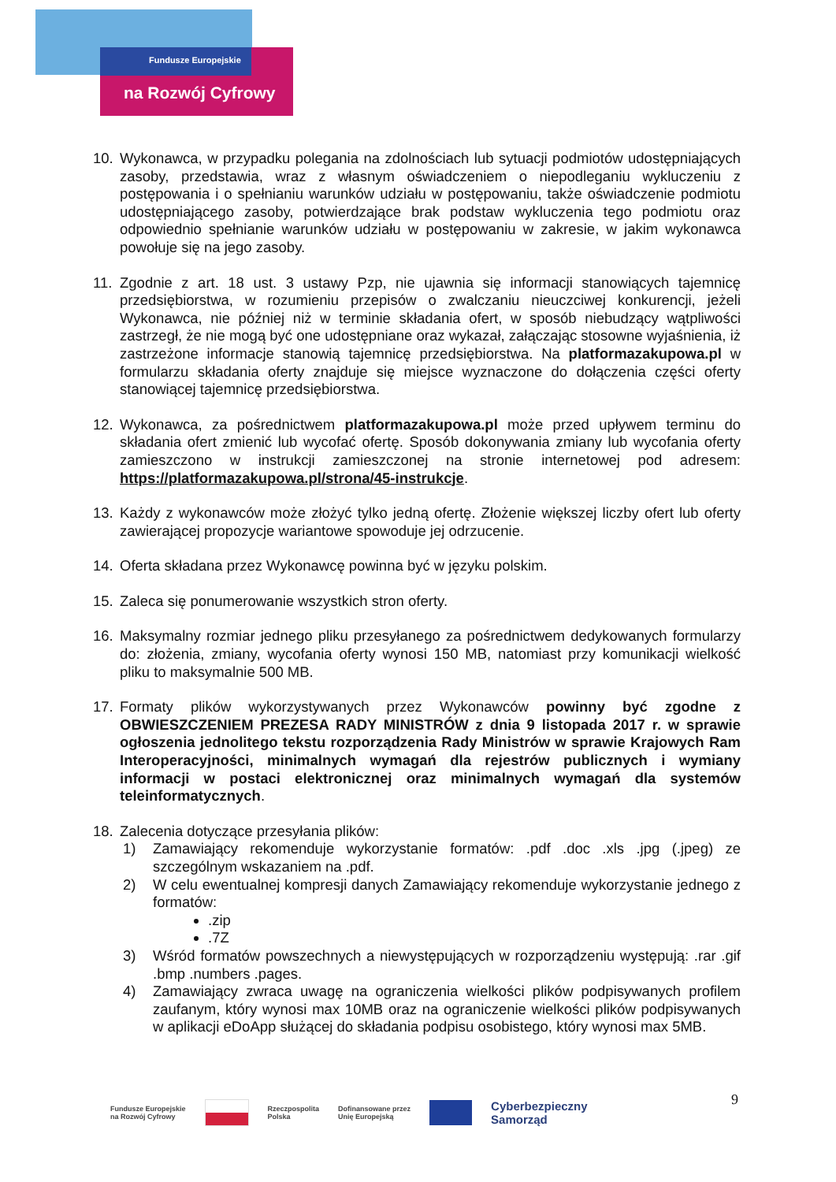Fundusze Europejskie
na Rozwój Cyfrowy
10. Wykonawca, w przypadku polegania na zdolnościach lub sytuacji podmiotów udostępniających zasoby, przedstawia, wraz z własnym oświadczeniem o niepodleganiu wykluczeniu z postępowania i o spełnianiu warunków udziału w postępowaniu, także oświadczenie podmiotu udostępniającego zasoby, potwierdzające brak podstaw wykluczenia tego podmiotu oraz odpowiednio spełnianie warunków udziału w postępowaniu w zakresie, w jakim wykonawca powołuje się na jego zasoby.
11. Zgodnie z art. 18 ust. 3 ustawy Pzp, nie ujawnia się informacji stanowiących tajemnicę przedsiębiorstwa, w rozumieniu przepisów o zwalczaniu nieuczciwej konkurencji, jeżeli Wykonawca, nie później niż w terminie składania ofert, w sposób niebudzący wątpliwości zastrzegł, że nie mogą być one udostępniane oraz wykazał, załączając stosowne wyjaśnienia, iż zastrzeżone informacje stanowią tajemnicę przedsiębiorstwa. Na platformazakupowa.pl w formularzu składania oferty znajduje się miejsce wyznaczone do dołączenia części oferty stanowiącej tajemnicę przedsiębiorstwa.
12. Wykonawca, za pośrednictwem platformazakupowa.pl może przed upływem terminu do składania ofert zmienić lub wycofać ofertę. Sposób dokonywania zmiany lub wycofania oferty zamieszczono w instrukcji zamieszczonej na stronie internetowej pod adresem: https://platformazakupowa.pl/strona/45-instrukcje.
13. Każdy z wykonawców może złożyć tylko jedną ofertę. Złożenie większej liczby ofert lub oferty zawierającej propozycje wariantowe spowoduje jej odrzucenie.
14. Oferta składana przez Wykonawcę powinna być w języku polskim.
15. Zaleca się ponumerowanie wszystkich stron oferty.
16. Maksymalny rozmiar jednego pliku przesyłanego za pośrednictwem dedykowanych formularzy do: złożenia, zmiany, wycofania oferty wynosi 150 MB, natomiast przy komunikacji wielkość pliku to maksymalnie 500 MB.
17. Formaty plików wykorzystywanych przez Wykonawców powinny być zgodne z OBWIESZCZENIEM PREZESA RADY MINISTRÓW z dnia 9 listopada 2017 r. w sprawie ogłoszenia jednolitego tekstu rozporządzenia Rady Ministrów w sprawie Krajowych Ram Interoperacyjności, minimalnych wymagań dla rejestrów publicznych i wymiany informacji w postaci elektronicznej oraz minimalnych wymagań dla systemów teleinformatycznych.
18. Zalecenia dotyczące przesyłania plików:
1) Zamawiający rekomenduje wykorzystanie formatów: .pdf .doc .xls .jpg (.jpeg) ze szczególnym wskazaniem na .pdf.
2) W celu ewentualnej kompresji danych Zamawiający rekomenduje wykorzystanie jednego z formatów:
.zip
.7Z
3) Wśród formatów powszechnych a niewystępujących w rozporządzeniu występują: .rar .gif .bmp .numbers .pages.
4) Zamawiający zwraca uwagę na ograniczenia wielkości plików podpisywanych profilem zaufanym, który wynosi max 10MB oraz na ograniczenie wielkości plików podpisywanych w aplikacji eDoApp służącej do składania podpisu osobistego, który wynosi max 5MB.
9
Fundusze Europejskie
na Rozwój Cyfrowy Rzeczpospolita
Polska Dofinansowane przez
Unię Europejską Cyberbezpieczny
Samorząd